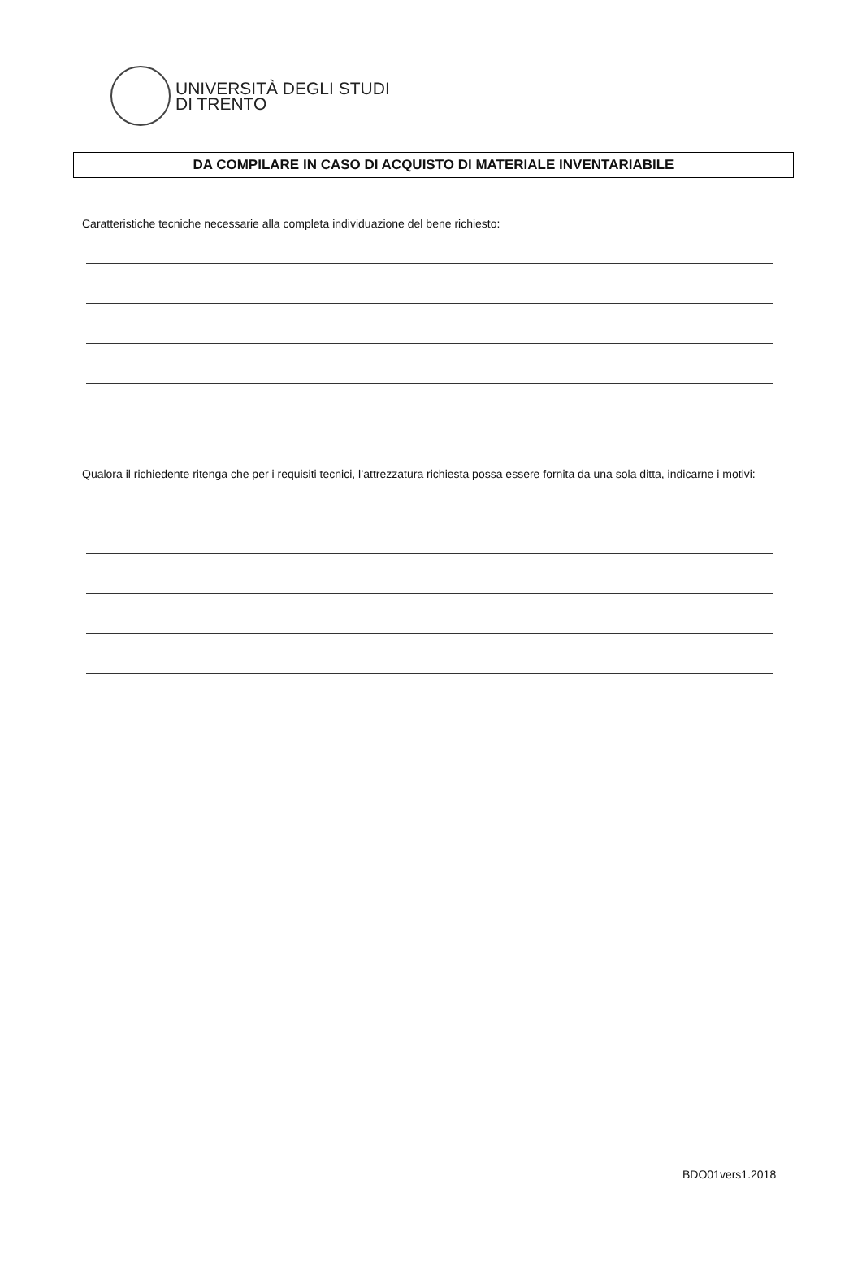UNIVERSITÀ DEGLI STUDI
DI TRENTO
DA COMPILARE IN CASO DI ACQUISTO DI MATERIALE INVENTARIABILE
Caratteristiche tecniche necessarie alla completa individuazione del bene richiesto:
Qualora il richiedente ritenga che per i requisiti tecnici, l’attrezzatura richiesta possa essere fornita da una sola ditta, indicarne i motivi:
BDO01vers1.2018